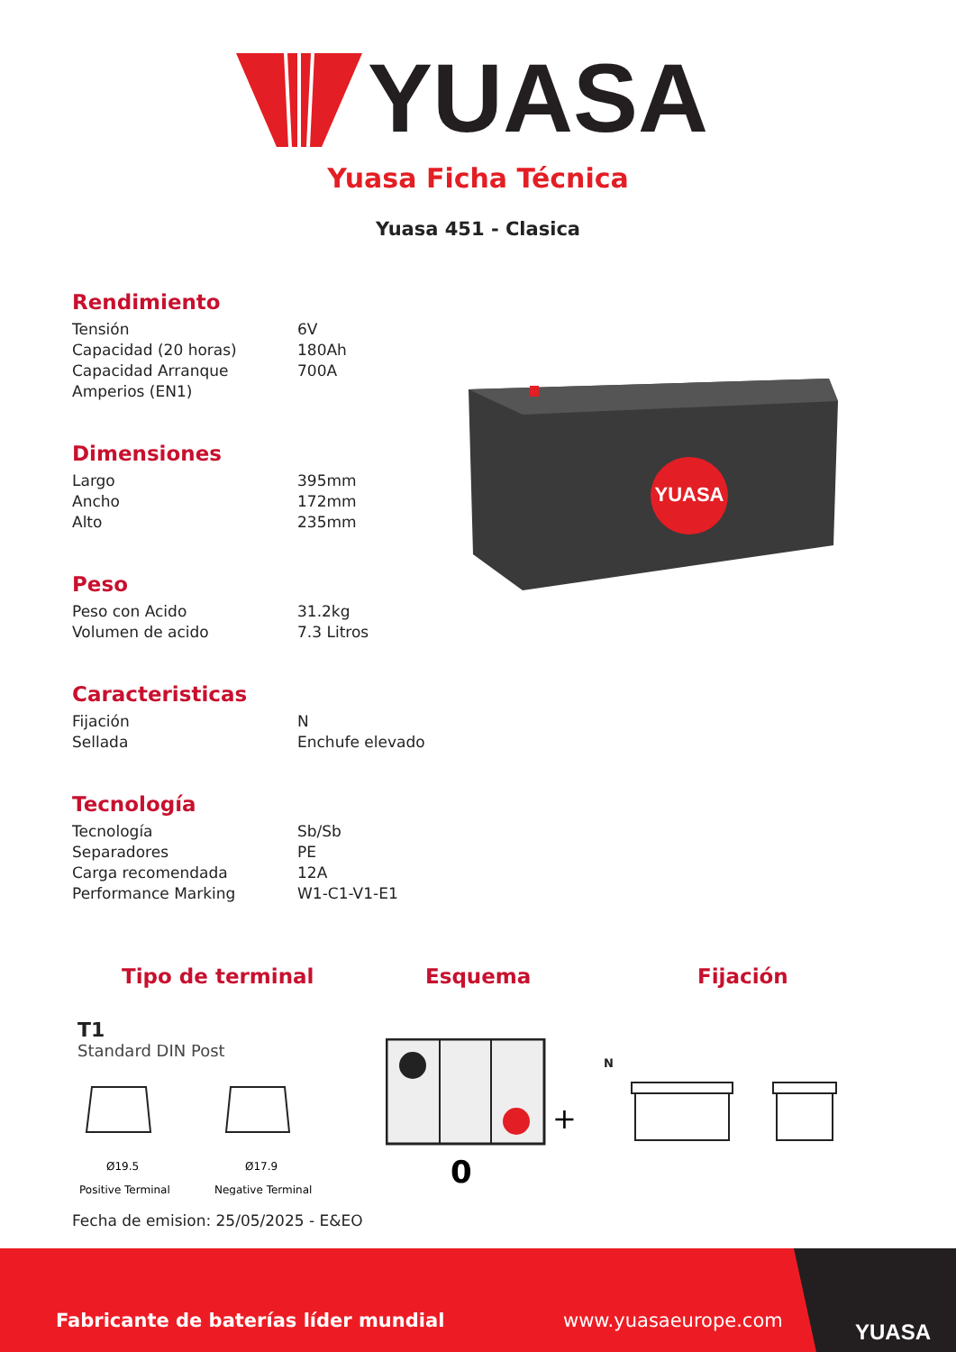YUASA
Yuasa Ficha Técnica
Yuasa 451 - Clasica
Rendimiento
| Tensión | 6V |
| Capacidad (20 horas) | 180Ah |
| Capacidad Arranque Amperios (EN1) | 700A |
Dimensiones
| Largo | 395mm |
| Ancho | 172mm |
| Alto | 235mm |
Peso
| Peso con Acido | 31.2kg |
| Volumen de acido | 7.3 Litros |
Caracteristicas
| Fijación | N |
| Sellada | Enchufe elevado |
Tecnología
| Tecnología | Sb/Sb |
| Separadores | PE |
| Carga recomendada | 12A |
| Performance Marking | W1-C1-V1-E1 |
YUASA
Tipo de terminal Esquema Fijación
T1
Standard DIN Post
Ø19.5
Ø17.9
Positive Terminal
Negative Terminal
+
0
N
Fecha de emision: 25/05/2025 - E&EO
Fabricante de baterías líder mundial
www.yuasaeurope.com
YUASA